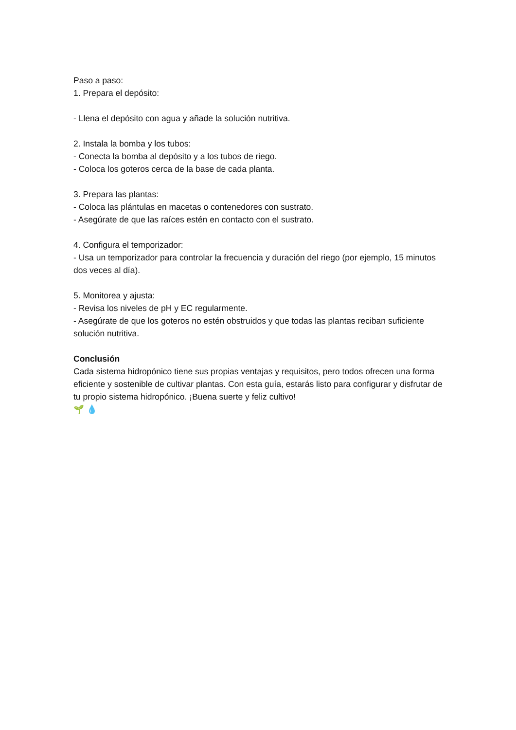Paso a paso:
1. Prepara el depósito:
- Llena el depósito con agua y añade la solución nutritiva.
2. Instala la bomba y los tubos:
- Conecta la bomba al depósito y a los tubos de riego.
- Coloca los goteros cerca de la base de cada planta.
3. Prepara las plantas:
- Coloca las plántulas en macetas o contenedores con sustrato.
- Asegúrate de que las raíces estén en contacto con el sustrato.
4. Configura el temporizador:
- Usa un temporizador para controlar la frecuencia y duración del riego (por ejemplo, 15 minutos dos veces al día).
5. Monitorea y ajusta:
- Revisa los niveles de pH y EC regularmente.
- Asegúrate de que los goteros no estén obstruidos y que todas las plantas reciban suficiente solución nutritiva.
Conclusión
Cada sistema hidropónico tiene sus propias ventajas y requisitos, pero todos ofrecen una forma eficiente y sostenible de cultivar plantas. Con esta guía, estarás listo para configurar y disfrutar de tu propio sistema hidropónico. ¡Buena suerte y feliz cultivo!
🌱 💧